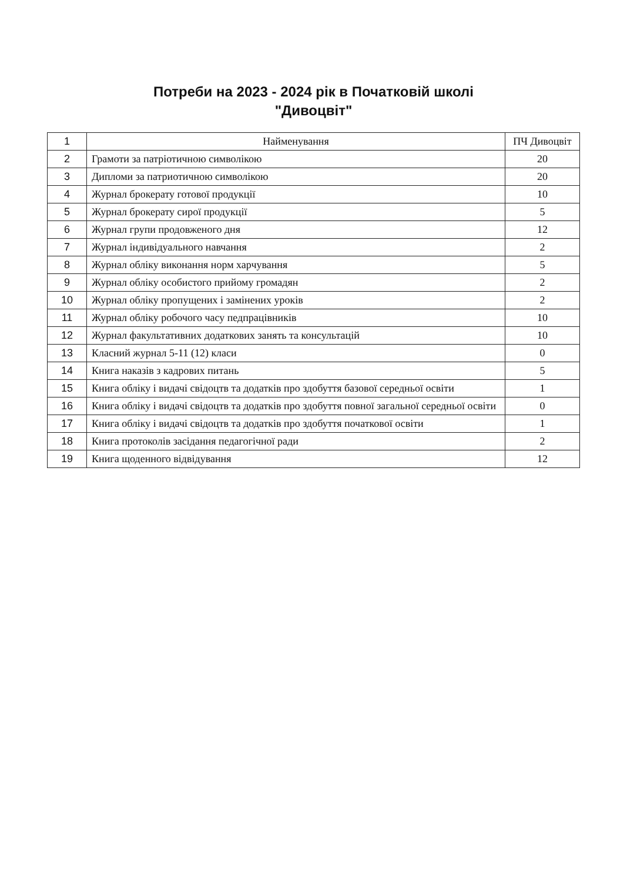Потреби на 2023 - 2024 рік в Початковій школі
"Дивоцвіт"
| 1 | Найменування | ПЧ Дивоцвіт |
| 2 | Грамоти за патріотичною символікою | 20 |
| 3 | Дипломи за патриотичною символікою | 20 |
| 4 | Журнал брокерату готової продукції | 10 |
| 5 | Журнал брокерату сирої продукції | 5 |
| 6 | Журнал групи продовженого дня | 12 |
| 7 | Журнал індивідуального навчання | 2 |
| 8 | Журнал обліку виконання норм харчування | 5 |
| 9 | Журнал обліку особистого прийому громадян | 2 |
| 10 | Журнал обліку пропущених і замінених уроків | 2 |
| 11 | Журнал обліку робочого часу педпрацівників | 10 |
| 12 | Журнал факультативних додаткових занять та консультацій | 10 |
| 13 | Класний журнал 5-11 (12) класи | 0 |
| 14 | Книга наказів з кадрових питань | 5 |
| 15 | Книга обліку і видачі свідоцтв та додатків про здобуття базової середньої освіти | 1 |
| 16 | Книга обліку і видачі свідоцтв та додатків про здобуття повної загальної середньої освіти | 0 |
| 17 | Книга обліку і видачі свідоцтв та додатків про здобуття початкової освіти | 1 |
| 18 | Книга протоколів засідання педагогічної ради | 2 |
| 19 | Книга щоденного відвідування | 12 |